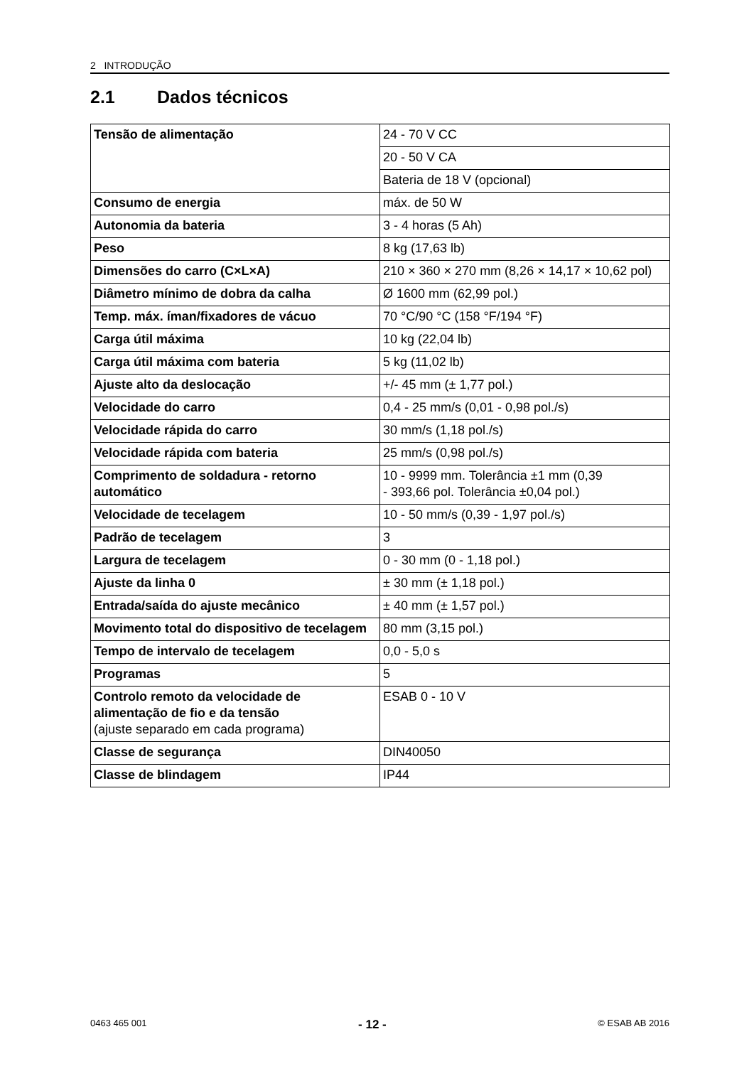2 INTRODUÇÃO
2.1 Dados técnicos
| Tensão de alimentação | 24 - 70 V CC |
| | 20 - 50 V CA |
| | Bateria de 18 V (opcional) |
| Consumo de energia | máx. de 50 W |
| Autonomia da bateria | 3 - 4 horas (5 Ah) |
| Peso | 8 kg (17,63 lb) |
| Dimensões do carro (C×L×A) | 210 × 360 × 270 mm (8,26 × 14,17 × 10,62 pol) |
| Diâmetro mínimo de dobra da calha | Ø 1600 mm (62,99 pol.) |
| Temp. máx. íman/fixadores de vácuo | 70 °C/90 °C (158 °F/194 °F) |
| Carga útil máxima | 10 kg (22,04 lb) |
| Carga útil máxima com bateria | 5 kg (11,02 lb) |
| Ajuste alto da deslocação | +/- 45 mm (± 1,77 pol.) |
| Velocidade do carro | 0,4 - 25 mm/s (0,01 - 0,98 pol./s) |
| Velocidade rápida do carro | 30 mm/s (1,18 pol./s) |
| Velocidade rápida com bateria | 25 mm/s (0,98 pol./s) |
| Comprimento de soldadura - retorno automático | 10 - 9999 mm. Tolerância ±1 mm (0,39 - 393,66 pol. Tolerância ±0,04 pol.) |
| Velocidade de tecelagem | 10 - 50 mm/s (0,39 - 1,97 pol./s) |
| Padrão de tecelagem | 3 |
| Largura de tecelagem | 0 - 30 mm (0 - 1,18 pol.) |
| Ajuste da linha 0 | ± 30 mm (± 1,18 pol.) |
| Entrada/saída do ajuste mecânico | ± 40 mm (± 1,57 pol.) |
| Movimento total do dispositivo de tecelagem | 80 mm (3,15 pol.) |
| Tempo de intervalo de tecelagem | 0,0 - 5,0 s |
| Programas | 5 |
| Controlo remoto da velocidade de alimentação de fio e da tensão (ajuste separado em cada programa) | ESAB 0 - 10 V |
| Classe de segurança | DIN40050 |
| Classe de blindagem | IP44 |
0463 465 001 - 12 - © ESAB AB 2016